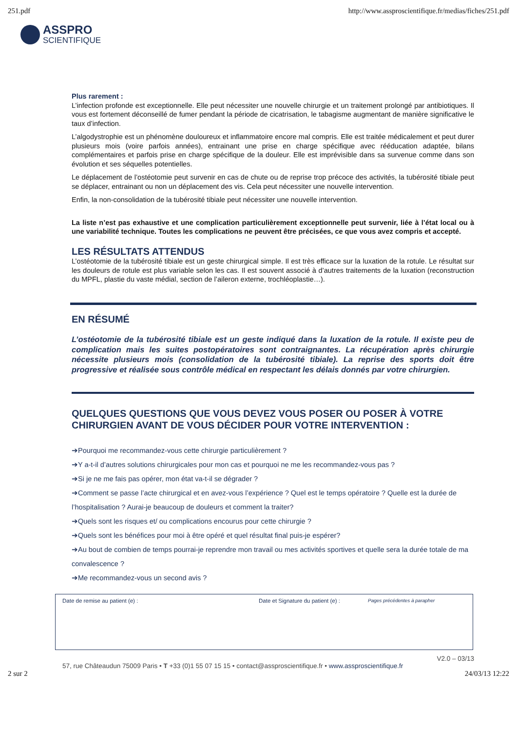251.pdf http://www.assproscientifique.fr/medias/fiches/251.pdf
ASSPRO
SCIENTIFIQUE
Plus rarement :
L’infection profonde est exceptionnelle. Elle peut nécessiter une nouvelle chirurgie et un traitement prolongé par antibiotiques. Il vous est fortement déconseillé de fumer pendant la période de cicatrisation, le tabagisme augmentant de manière significative le taux d’infection.
L’algodystrophie est un phénomène douloureux et inflammatoire encore mal compris. Elle est traitée médicalement et peut durer plusieurs mois (voire parfois années), entrainant une prise en charge spécifique avec rééducation adaptée, bilans complémentaires et parfois prise en charge spécifique de la douleur. Elle est imprévisible dans sa survenue comme dans son évolution et ses séquelles potentielles.
Le déplacement de l’ostéotomie peut survenir en cas de chute ou de reprise trop précoce des activités, la tubérosité tibiale peut se déplacer, entrainant ou non un déplacement des vis. Cela peut nécessiter une nouvelle intervention.
Enfin, la non-consolidation de la tubérosité tibiale peut nécessiter une nouvelle intervention.
La liste n’est pas exhaustive et une complication particulièrement exceptionnelle peut survenir, liée à l’état local ou à une variabilité technique. Toutes les complications ne peuvent être précisées, ce que vous avez compris et accepté.
LES RÉSULTATS ATTENDUS
L’ostéotomie de la tubérosité tibiale est un geste chirurgical simple. Il est très efficace sur la luxation de la rotule. Le résultat sur les douleurs de rotule est plus variable selon les cas. Il est souvent associé à d’autres traitements de la luxation (reconstruction du MPFL, plastie du vaste médial, section de l’aileron externe, trochléoplastie…).
EN RÉSUMÉ
L’ostéotomie de la tubérosité tibiale est un geste indiqué dans la luxation de la rotule. Il existe peu de complication mais les suites postopératoires sont contraignantes. La récupération après chirurgie nécessite plusieurs mois (consolidation de la tubérosité tibiale). La reprise des sports doit être progressive et réalisée sous contrôle médical en respectant les délais donnés par votre chirurgien.
QUELQUES QUESTIONS QUE VOUS DEVEZ VOUS POSER OU POSER À VOTRE CHIRURGIEN AVANT DE VOUS DÉCIDER POUR VOTRE INTERVENTION :
➔Pourquoi me recommandez-vous cette chirurgie particulièrement ?
➔Y a-t-il d’autres solutions chirurgicales pour mon cas et pourquoi ne me les recommandez-vous pas ?
➔Si je ne me fais pas opérer, mon état va-t-il se dégrader ?
➔Comment se passe l’acte chirurgical et en avez-vous l’expérience ? Quel est le temps opératoire ? Quelle est la durée de l’hospitalisation ? Aurai-je beaucoup de douleurs et comment la traiter?
➔Quels sont les risques et/ ou complications encourus pour cette chirurgie ?
➔Quels sont les bénéfices pour moi à être opéré et quel résultat final puis-je espérer?
➔Au bout de combien de temps pourrai-je reprendre mon travail ou mes activités sportives et quelle sera la durée totale de ma convalescence ?
➔Me recommandez-vous un second avis ?
Date de remise au patient (e) : Date et Signature du patient (e) : Pages précédentes à parapher
V2.0 – 03/13
57, rue Châteaudun 75009 Paris • T +33 (0)1 55 07 15 15 • contact@assproscientifique.fr • www.assproscientifique.fr
2 sur 2 24/03/13 12:22